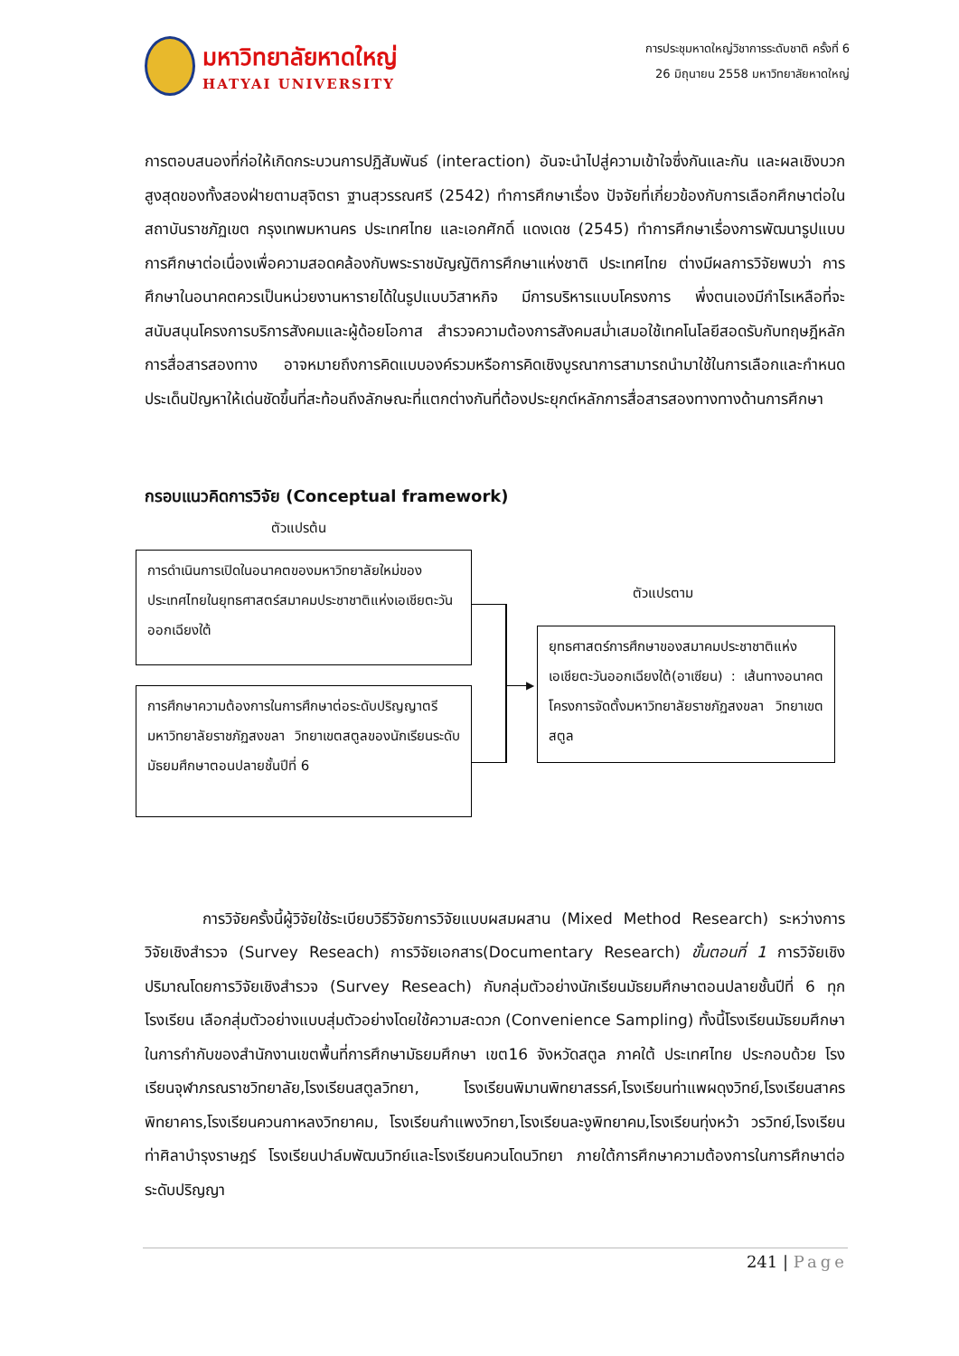มหาวิทยาลัยหาดใหญ่
HATYAI UNIVERSITY
การประชุมหาดใหญ่วิชาการระดับชาติ ครั้งที่ 6
26 มิถุนายน 2558 มหาวิทยาลัยหาดใหญ่
การตอบสนองที่ก่อให้เกิดกระบวนการปฏิสัมพันธ์ (interaction) อันจะนำไปสู่ความเข้าใจซึ่งกันและกัน และผลเชิงบวกสูงสุดของทั้งสองฝ่ายตามสุจิตรา ฐานสุวรรณศรี (2542) ทำการศึกษาเรื่อง ปัจจัยที่เกี่ยวข้องกับการเลือกศึกษาต่อในสถาบันราชภัฏเขต กรุงเทพมหานคร ประเทศไทย และเอกศักดิ์ แดงเดช (2545) ทำการศึกษาเรื่องการพัฒนารูปแบบการศึกษาต่อเนื่องเพื่อความสอดคล้องกับพระราชบัญญัติการศึกษาแห่งชาติ ประเทศไทย ต่างมีผลการวิจัยพบว่า การศึกษาในอนาคตควรเป็นหน่วยงานหารายได้ในรูปแบบวิสาหกิจ มีการบริหารแบบโครงการ พึ่งตนเองมีกำไรเหลือที่จะสนับสนุนโครงการบริการสังคมและผู้ด้อยโอกาส สำรวจความต้องการสังคมสม่ำเสมอใช้เทคโนโลยีสอดรับกับทฤษฎีหลักการสื่อสารสองทาง อาจหมายถึงการคิดแบบองค์รวมหรือการคิดเชิงบูรณาการสามารถนำมาใช้ในการเลือกและกำหนดประเด็นปัญหาให้เด่นชัดขึ้นที่สะท้อนถึงลักษณะที่แตกต่างกันที่ต้องประยุกต์หลักการสื่อสารสองทางทางด้านการศึกษา
กรอบแนวคิดการวิจัย (Conceptual framework)
ตัวแปรต้น
การดำเนินการเปิดในอนาคตของมหาวิทยาลัยใหม่ของประเทศไทยในยุทธศาสตร์สมาคมประชาชาติแห่งเอเชียตะวันออกเฉียงใต้
การศึกษาความต้องการในการศึกษาต่อระดับปริญญาตรีมหาวิทยาลัยราชภัฏสงขลา วิทยาเขตสตูลของนักเรียนระดับมัธยมศึกษาตอนปลายชั้นปีที่ 6
ตัวแปรตาม
ยุทธศาสตร์การศึกษาของสมาคมประชาชาติแห่งเอเชียตะวันออกเฉียงใต้(อาเซียน) : เส้นทางอนาคต โครงการจัดตั้งมหาวิทยาลัยราชภัฏสงขลา วิทยาเขตสตูล
▶
การวิจัยครั้งนี้ผู้วิจัยใช้ระเบียบวิธีวิจัยการวิจัยแบบผสมผสาน (Mixed Method Research) ระหว่างการวิจัยเชิงสำรวจ (Survey Reseach) การวิจัยเอกสาร(Documentary Research) ขั้นตอนที่ 1 การวิจัยเชิงปริมาณโดยการวิจัยเชิงสำรวจ (Survey Reseach) กับกลุ่มตัวอย่างนักเรียนมัธยมศึกษาตอนปลายชั้นปีที่ 6 ทุกโรงเรียน เลือกสุ่มตัวอย่างแบบสุ่มตัวอย่างโดยใช้ความสะดวก (Convenience Sampling) ทั้งนี้โรงเรียนมัธยมศึกษาในการกำกับของสำนักงานเขตพื้นที่การศึกษามัธยมศึกษา เขต16 จังหวัดสตูล ภาคใต้ ประเทศไทย ประกอบด้วย โรงเรียนจุฬาภรณราชวิทยาลัย,โรงเรียนสตูลวิทยา, โรงเรียนพิมานพิทยาสรรค์,โรงเรียนท่าแพผดุงวิทย์,โรงเรียนสาครพิทยาคาร,โรงเรียนควนกาหลงวิทยาคม, โรงเรียนกำแพงวิทยา,โรงเรียนละงูพิทยาคม,โรงเรียนทุ่งหว้า วรวิทย์,โรงเรียนท่าศิลาบำรุงราษฎร์ โรงเรียนปาล์มพัฒนวิทย์และโรงเรียนควนโดนวิทยา ภายใต้การศึกษาความต้องการในการศึกษาต่อระดับปริญญา
241 | Page